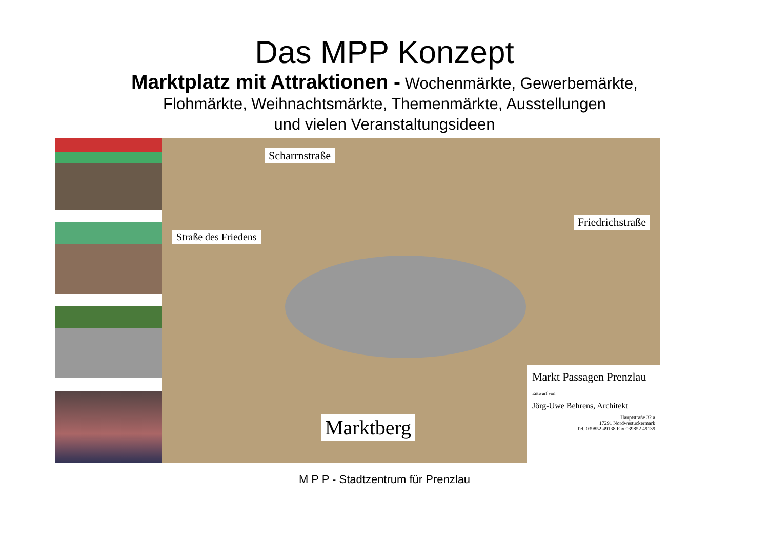Das MPP Konzept
Marktplatz mit Attraktionen - Wochenmärkte, Gewerbemärkte,
Flohmärkte, Weihnachtsmärkte, Themenmärkte, Ausstellungen
und vielen Veranstaltungsideen
Scharrnstraße
Straße des Friedens
Friedrichstraße
Marktberg
Markt Passagen Prenzlau
Entwurf von
Jörg-Uwe Behrens, Architekt
Hauptstraße 32 a
17291 Nordwestuckermark
Tel. 039852 49138 Fax 039852 49139
M P P - Stadtzentrum für Prenzlau